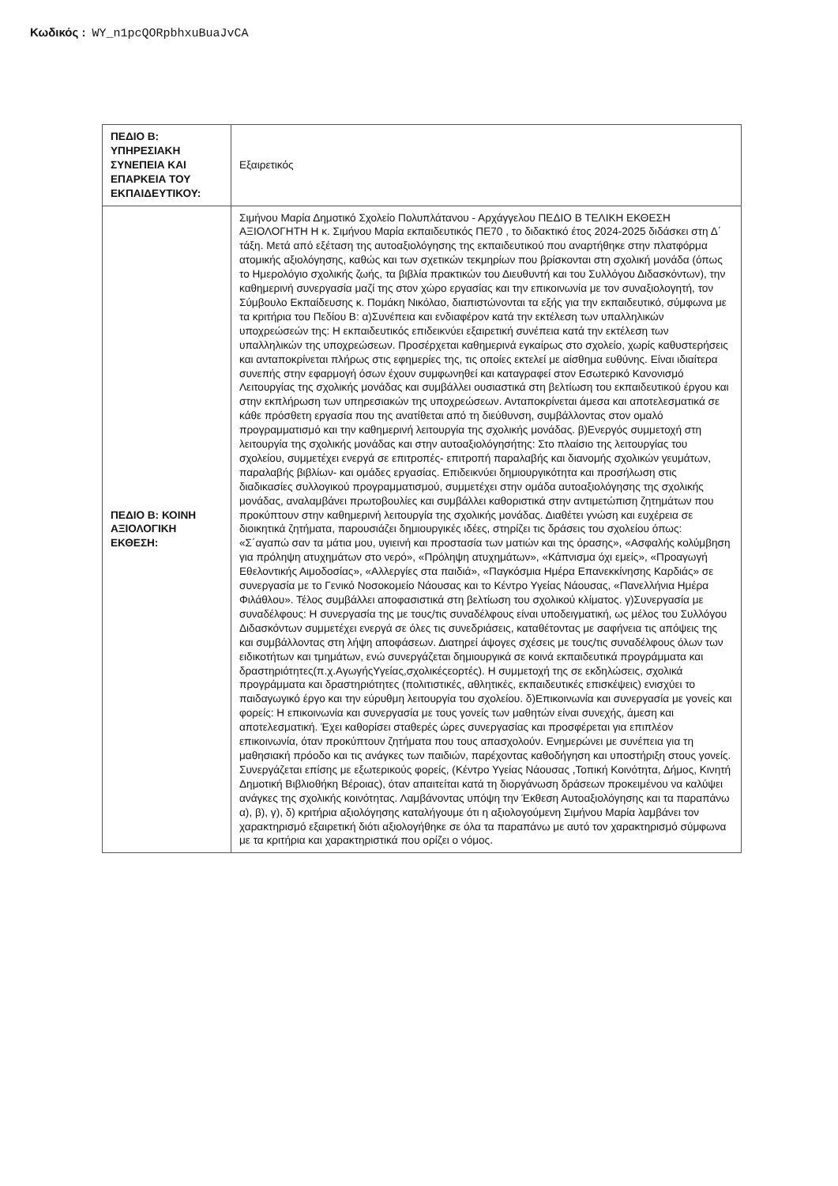Κωδικός : WY_n1pcQORpbhxuBuaJvCA
| ΠΕΔΙΟ Β: ΥΠΗΡΕΣΙΑΚΗ ΣΥΝΕΠΕΙΑ ΚΑΙ ΕΠΑΡΚΕΙΑ ΤΟΥ ΕΚΠΑΙΔΕΥΤΙΚΟΥ: | Εξαιρετικός |
| ΠΕΔΙΟ Β: ΚΟΙΝΗ ΑΞΙΟΛΟΓΙΚΗ ΕΚΘΕΣΗ: | Σιμήνου Μαρία Δημοτικό Σχολείο Πολυπλάτανου - Αρχάγγελου ΠΕΔΙΟ Β ΤΕΛΙΚΗ ΕΚΘΕΣΗ ΑΞΙΟΛΟΓΗΤΗ Η κ. Σιμήνου Μαρία εκπαιδευτικός ΠΕ70 , το διδακτικό έτος 2024-2025 διδάσκει στη Δ΄ τάξη. Μετά από εξέταση της αυτοαξιολόγησης της εκπαιδευτικού που αναρτήθηκε στην πλατφόρμα ατομικής αξιολόγησης, καθώς και των σχετικών τεκμηρίων που βρίσκονται στη σχολική μονάδα (όπως το Ημερολόγιο σχολικής ζωής, τα βιβλία πρακτικών του Διευθυντή και του Συλλόγου Διδασκόντων), την καθημερινή συνεργασία μαζί της στον χώρο εργασίας και την επικοινωνία με τον συναξιολογητή, τον Σύμβουλο Εκπαίδευσης κ. Πομάκη Νικόλαο, διαπιστώνονται τα εξής για την εκπαιδευτικό, σύμφωνα με τα κριτήρια του Πεδίου Β: α)Συνέπεια και ενδιαφέρον κατά την εκτέλεση των υπαλληλικών υποχρεώσεών της: Η εκπαιδευτικός επιδεικνύει εξαιρετική συνέπεια κατά την εκτέλεση των υπαλληλικών της υποχρεώσεων. Προσέρχεται καθημερινά εγκαίρως στο σχολείο, χωρίς καθυστερήσεις και ανταποκρίνεται πλήρως στις εφημερίες της, τις οποίες εκτελεί με αίσθημα ευθύνης. Είναι ιδιαίτερα συνεπής στην εφαρμογή όσων έχουν συμφωνηθεί και καταγραφεί στον Εσωτερικό Κανονισμό Λειτουργίας της σχολικής μονάδας και συμβάλλει ουσιαστικά στη βελτίωση του εκπαιδευτικού έργου και στην εκπλήρωση των υπηρεσιακών της υποχρεώσεων. Ανταποκρίνεται άμεσα και αποτελεσματικά σε κάθε πρόσθετη εργασία που της ανατίθεται από τη διεύθυνση, συμβάλλοντας στον ομαλό προγραμματισμό και την καθημερινή λειτουργία της σχολικής μονάδας. β)Ενεργός συμμετοχή στη λειτουργία της σχολικής μονάδας και στην αυτοαξιολόγησήτης: Στο πλαίσιο της λειτουργίας του σχολείου, συμμετέχει ενεργά σε επιτροπές- επιτροπή παραλαβής και διανομής σχολικών γευμάτων, παραλαβής βιβλίων- και ομάδες εργασίας. Επιδεικνύει δημιουργικότητα και προσήλωση στις διαδικασίες συλλογικού προγραμματισμού, συμμετέχει στην ομάδα αυτοαξιολόγησης της σχολικής μονάδας, αναλαμβάνει πρωτοβουλίες και συμβάλλει καθοριστικά στην αντιμετώπιση ζητημάτων που προκύπτουν στην καθημερινή λειτουργία της σχολικής μονάδας. Διαθέτει γνώση και ευχέρεια σε διοικητικά ζητήματα, παρουσιάζει δημιουργικές ιδέες, στηρίζει τις δράσεις του σχολείου όπως: «Σ΄αγαπώ σαν τα μάτια μου, υγιεινή και προστασία των ματιών και της όρασης», «Ασφαλής κολύμβηση για πρόληψη ατυχημάτων στο νερό», «Πρόληψη ατυχημάτων», «Κάπνισμα όχι εμείς», «Προαγωγή Εθελοντικής Αιμοδοσίας», «Αλλεργίες στα παιδιά», «Παγκόσμια Ημέρα Επανεκκίνησης Καρδιάς» σε συνεργασία με το Γενικό Νοσοκομείο Νάουσας και το Κέντρο Υγείας Νάουσας, «Πανελλήνια Ημέρα Φιλάθλου». Τέλος συμβάλλει αποφασιστικά στη βελτίωση του σχολικού κλίματος. γ)Συνεργασία με συναδέλφους: Η συνεργασία της με τους/τις συναδέλφους είναι υποδειγματική, ως μέλος του Συλλόγου Διδασκόντων συμμετέχει ενεργά σε όλες τις συνεδριάσεις, καταθέτοντας με σαφήνεια τις απόψεις της και συμβάλλοντας στη λήψη αποφάσεων. Διατηρεί άψογες σχέσεις με τους/τις συναδέλφους όλων των ειδικοτήτων και τμημάτων, ενώ συνεργάζεται δημιουργικά σε κοινά εκπαιδευτικά προγράμματα και δραστηριότητες(π.χ.ΑγωγήςΥγείας,σχολικέςεορτές). Η συμμετοχή της σε εκδηλώσεις, σχολικά προγράμματα και δραστηριότητες (πολιτιστικές, αθλητικές, εκπαιδευτικές επισκέψεις) ενισχύει το παιδαγωγικό έργο και την εύρυθμη λειτουργία του σχολείου. δ)Επικοινωνία και συνεργασία με γονείς και φορείς: Η επικοινωνία και συνεργασία με τους γονείς των μαθητών είναι συνεχής, άμεση και αποτελεσματική. Έχει καθορίσει σταθερές ώρες συνεργασίας και προσφέρεται για επιπλέον επικοινωνία, όταν προκύπτουν ζητήματα που τους απασχολούν. Ενημερώνει με συνέπεια για τη μαθησιακή πρόοδο και τις ανάγκες των παιδιών, παρέχοντας καθοδήγηση και υποστήριξη στους γονείς. Συνεργάζεται επίσης με εξωτερικούς φορείς, (Κέντρο Υγείας Νάουσας ,Τοπική Κοινότητα, Δήμος, Κινητή Δημοτική Βιβλιοθήκη Βέροιας), όταν απαιτείται κατά τη διοργάνωση δράσεων προκειμένου να καλύψει ανάγκες της σχολικής κοινότητας. Λαμβάνοντας υπόψη την Έκθεση Αυτοαξιολόγησης και τα παραπάνω α), β), γ), δ) κριτήρια αξιολόγησης καταλήγουμε ότι η αξιολογούμενη Σιμήνου Μαρία λαμβάνει τον χαρακτηρισμό εξαιρετική διότι αξιολογήθηκε σε όλα τα παραπάνω με αυτό τον χαρακτηρισμό σύμφωνα με τα κριτήρια και χαρακτηριστικά που ορίζει ο νόμος. |